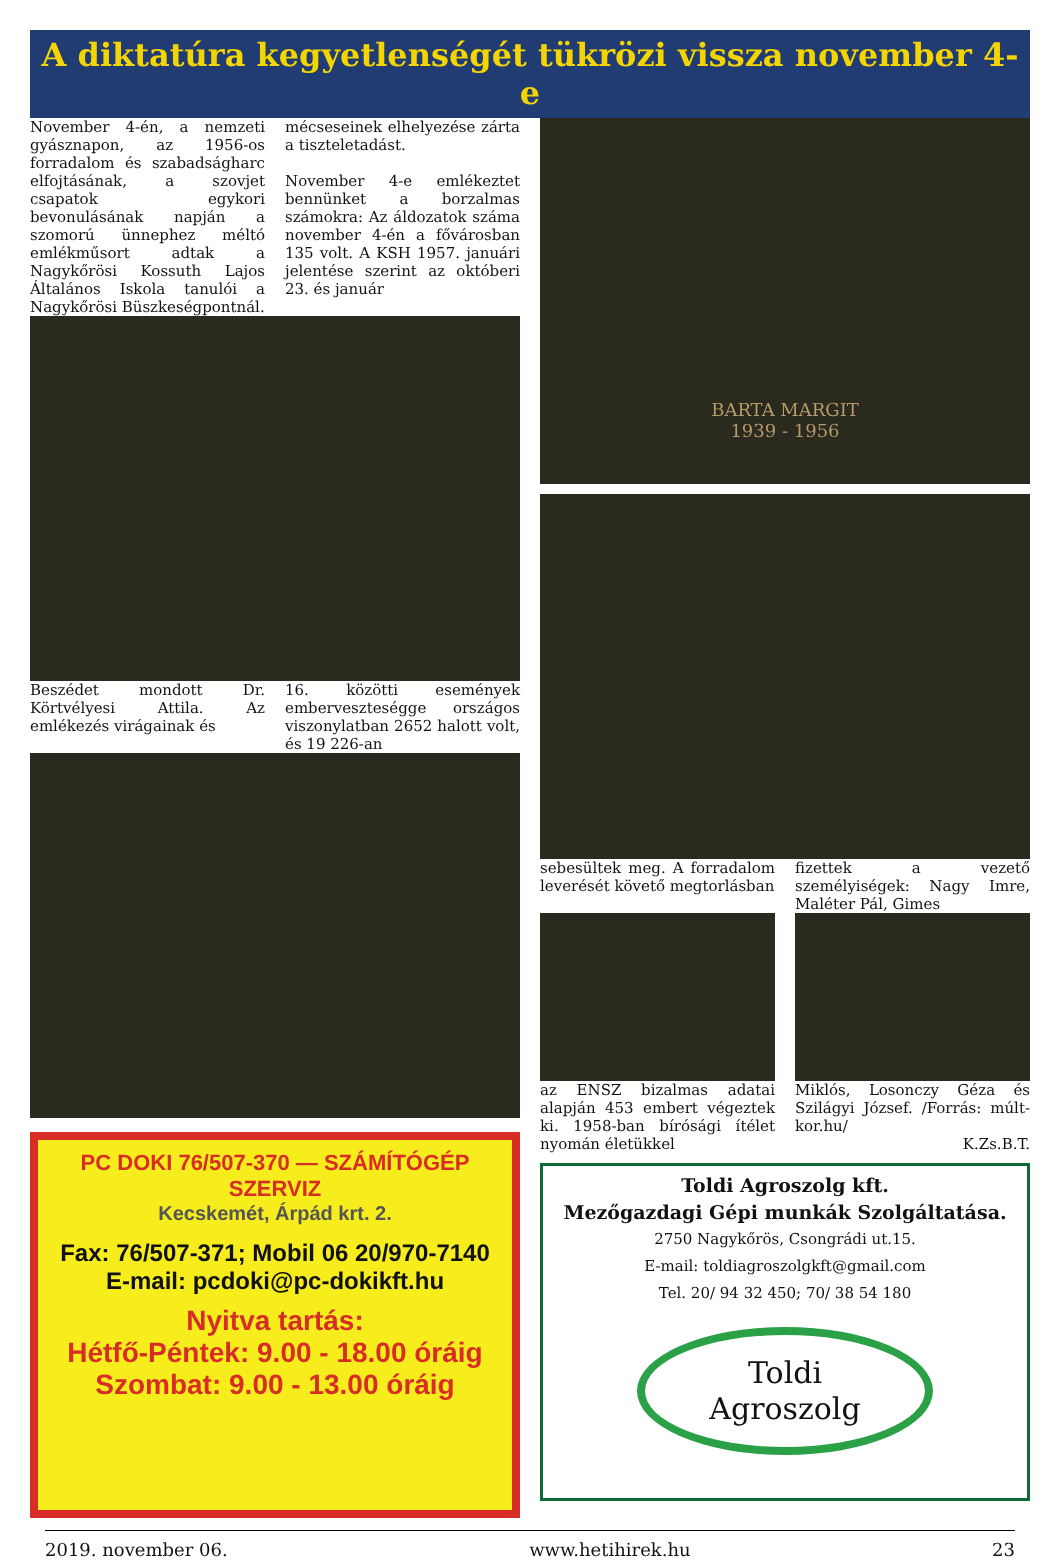A diktatúra kegyetlenségét tükrözi vissza november 4-e
November 4-én, a nemzeti gyásznapon, az 1956-os forradalom és szabadságharc elfojtásának, a szovjet csapatok egykori bevonulásának napján a szomorú ünnephez méltó emlékműsort adtak a Nagykőrösi Kossuth Lajos Általános Iskola tanulói a Nagykőrösi Büszkeségpontnál.
mécseseinek elhelyezése zárta a tiszteletadást.
November 4-e emlékeztet bennünket a borzalmas számokra: Az áldozatok száma november 4-én a fővárosban 135 volt. A KSH 1957. januári jelentése szerint az októberi 23. és január
Beszédet mondott Dr. Körtvélyesi Attila. Az emlékezés virágainak és
16. közötti események emberveszteségge országos viszonylatban 2652 halott volt, és 19 226-an
PC DOKI 76/507-370 — SZÁMÍTÓGÉP SZERVIZ
Kecskemét, Árpád krt. 2.
Fax: 76/507-371; Mobil 06 20/970-7140
E-mail: pcdoki@pc-dokikft.hu
Nyitva tartás:
Hétfő-Péntek: 9.00 - 18.00 óráig
Szombat: 9.00 - 13.00 óráig
BARTA MARGIT
1939 - 1956
sebesültek meg. A forradalom leverését követő megtorlásban
fizettek a vezető személyiségek: Nagy Imre, Maléter Pál, Gimes
az ENSZ bizalmas adatai alapján 453 embert végeztek ki. 1958-ban bírósági ítélet nyomán életükkel
Miklós, Losonczy Géza és Szilágyi József. /Forrás: múlt-kor.hu/
K.Zs.B.T.
Toldi Agroszolg kft.
Mezőgazdagi Gépi munkák Szolgáltatása.
2750 Nagykőrös, Csongrádi ut.15.
E-mail: toldiagroszolgkft@gmail.com
Tel. 20/ 94 32 450; 70/ 38 54 180
Toldi
Agroszolg
2019. november 06. www.hetihirek.hu 23